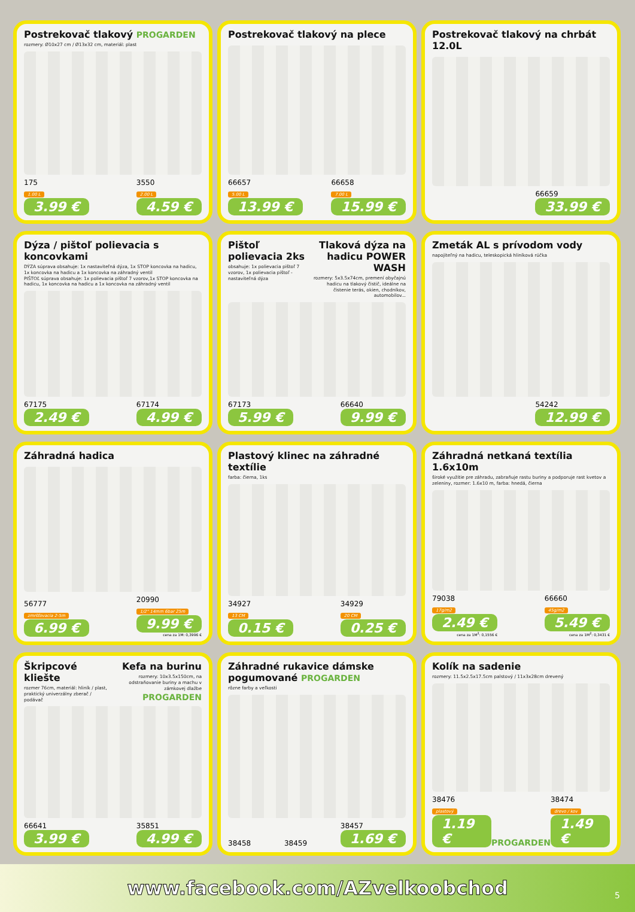Postrekovač tlakový PROGARDEN
rozmery: Ø10x27 cm / Ø13x32 cm, materiál: plast
175
1.00 L
3.99 €
3550
2.00 L
4.59 €
Postrekovač tlakový na plece
66657
5.00 L
13.99 €
66658
7.00 L
15.99 €
Postrekovač tlakový na chrbát 12.0L
66659
33.99 €
Dýza / pištoľ polievacia s koncovkami
DÝZA súprava obsahuje: 1x nastaviteľná dýza, 1x STOP koncovka na hadicu, 1x koncovka na hadicu a 1x koncovka na záhradný ventil
PIŠTOĽ súprava obsahuje: 1x polievacia pištoľ 7 vzorov,1x STOP koncovka na hadicu, 1x koncovka na hadicu a 1x koncovka na záhradný ventil
67175
2.49 €
67174
4.99 €
Pištoľ polievacia 2ks
obsahuje: 1x polievacia pištoľ 7 vzorov, 1x polievacia pištoľ - nastaviteľná dýza
Tlaková dýza na hadicu POWER WASH
rozmery: 5x3.5x74cm, premení obyčajnú hadicu na tlakový čistič, ideálne na čistenie terás, okien, chodníkov, automobilov...
67173
5.99 €
66640
9.99 €
Zmeták AL s prívodom vody
napojiteľný na hadicu, teleskopická hliníková rúčka
54242
12.99 €
Záhradná hadica
56777
zmršťovacia 2-5m
6.99 €
20990
1/2" 14mm 6bar 25m
9.99 €
cena za 1M: 0,3996 €
Plastový klinec na záhradné textílie
farba: čierna, 1ks
34927
13 CM
0.15 €
34929
20 CM
0.25 €
Záhradná netkaná textília 1.6x10m
široké využitie pre záhradu, zabraňuje rastu buriny a podporuje rast kvetov a zeleniny, rozmer: 1.6x10 m, farba: hnedá, čierna
79038
17g/m2
2.49 €
cena za 1M<sup>2</sup>: 0,1556 €
66660
45g/m2
5.49 €
cena za 1M<sup>2</sup>: 0,3431 €
Škripcové kliešte
rozmer 76cm, materiál: hliník / plast, praktický univerzálny zberač / podávač
Kefa na burinu
rozmery: 10x3.5x150cm, na odstraňovanie buriny a machu v zámkovej dlažbe
PROGARDEN
66641
3.99 €
35851
4.99 €
Záhradné rukavice dámske pogumované PROGARDEN
rôzne farby a veľkosti
38458
38459
38457
1.69 €
Kolík na sadenie
rozmery: 11.5x2.5x17.5cm palstový / 11x3x28cm drevený
38476
plastový
1.19 €
PROGARDEN
38474
drevo / kov
1.49 €
www.facebook.com/AZvelkoobchod
5